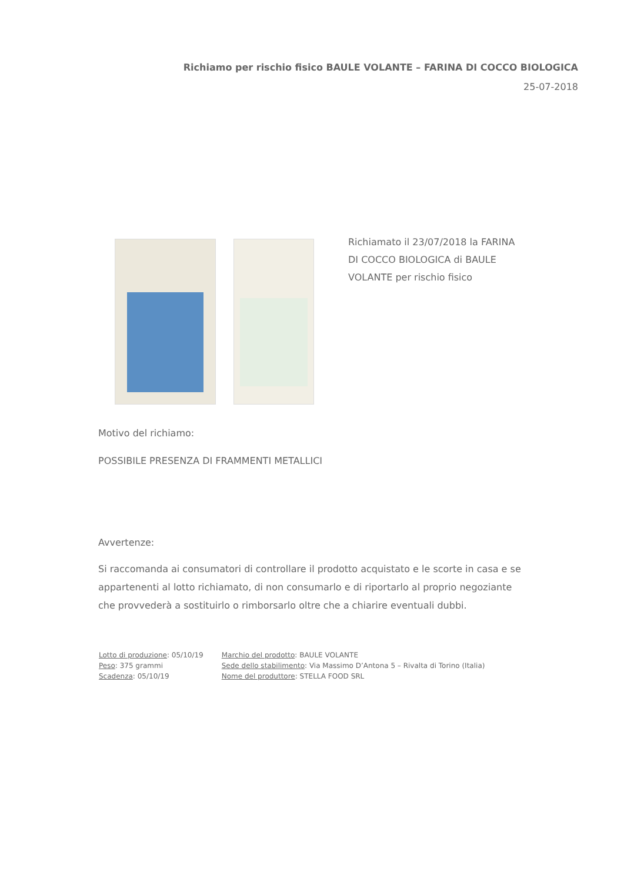Richiamo per rischio fisico BAULE VOLANTE – FARINA DI COCCO BIOLOGICA
25-07-2018
Richiamato il 23/07/2018 la FARINA DI COCCO BIOLOGICA di BAULE VOLANTE per rischio fisico
Motivo del richiamo:
POSSIBILE PRESENZA DI FRAMMENTI METALLICI
Avvertenze:
Si raccomanda ai consumatori di controllare il prodotto acquistato e le scorte in casa e se appartenenti al lotto richiamato, di non consumarlo e di riportarlo al proprio negoziante che provvederà a sostituirlo o rimborsarlo oltre che a chiarire eventuali dubbi.
| Lotto di produzione : 05/10/19 | Marchio del prodotto : BAULE VOLANTE |
| Peso : 375 grammi | Sede dello stabilimento : Via Massimo D’Antona 5 – Rivalta di Torino (Italia) |
| Scadenza : 05/10/19 | Nome del produttore : STELLA FOOD SRL |